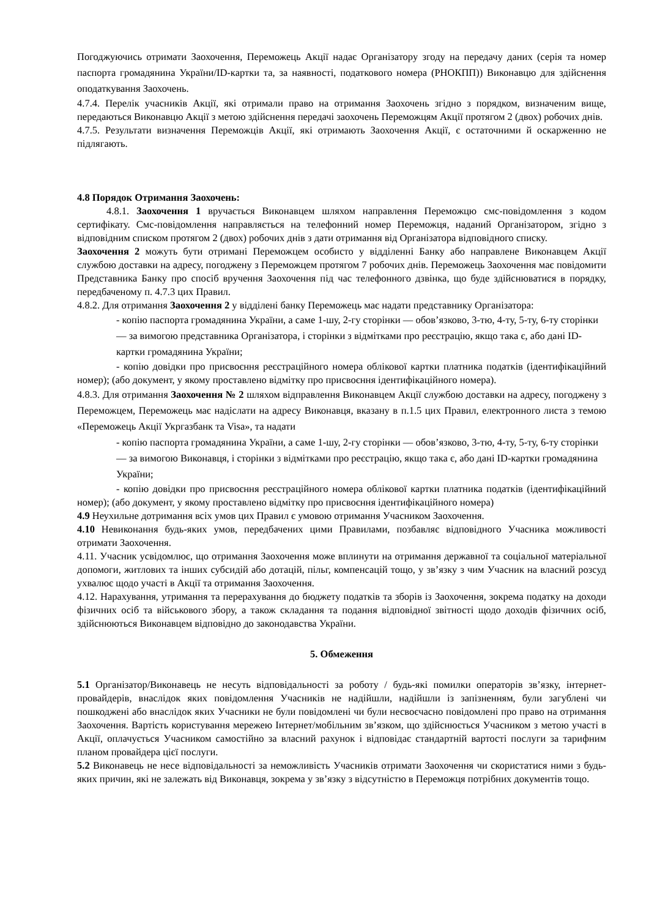Погоджуючись отримати Заохочення, Переможець Акції надає Організатору згоду на передачу даних (серія та номер паспорта громадянина України/ID-картки та, за наявності, податкового номера (РНОКПП)) Виконавцю для здійснення оподаткування Заохочень.
4.7.4. Перелік учасників Акції, які отримали право на отримання Заохочень згідно з порядком, визначеним вище, передаються Виконавцю Акції з метою здійснення передачі заохочень Переможцям Акції протягом 2 (двох) робочих днів.
4.7.5. Результати визначення Переможців Акції, які отримають Заохочення Акції, є остаточними й оскарженню не підлягають.
4.8 Порядок Отримання Заохочень:
4.8.1. Заохочення 1 вручається Виконавцем шляхом направлення Переможцю смс-повідомлення з кодом сертифікату. Смс-повідомлення направляється на телефонний номер Переможця, наданий Організатором, згідно з відповідним списком протягом 2 (двох) робочих днів з дати отримання від Організатора відповідного списку.
Заохочення 2 можуть бути отримані Переможцем особисто у відділенні Банку або направлене Виконавцем Акції службою доставки на адресу, погоджену з Переможцем протягом 7 робочих днів. Переможець Заохочення має повідомити Представника Банку про спосіб вручення Заохочення під час телефонного дзвінка, що буде здійснюватися в порядку, передбаченому п. 4.7.3 цих Правил.
4.8.2. Для отримання Заохочення 2 у відділені банку Переможець має надати представнику Організатора:
- копію паспорта громадянина України, а саме 1-шу, 2-гу сторінки — обов’язково, 3-тю, 4-ту, 5-ту, 6-ту сторінки — за вимогою представника Організатора, і сторінки з відмітками про реєстрацію, якщо така є, або дані ID-картки громадянина України;
- копію довідки про присвоєння реєстраційного номера облікової картки платника податків (ідентифікаційний номер); (або документ, у якому проставлено відмітку про присвоєння ідентифікаційного номера).
4.8.3. Для отримання Заохочення № 2 шляхом відправлення Виконавцем Акції службою доставки на адресу, погоджену з Переможцем, Переможець має надіслати на адресу Виконавця, вказану в п.1.5 цих Правил, електронного листа з темою «Переможець Акції Укргазбанк та Visa», та надати
- копію паспорта громадянина України, а саме 1-шу, 2-гу сторінки — обов’язково, 3-тю, 4-ту, 5-ту, 6-ту сторінки — за вимогою Виконавця, і сторінки з відмітками про реєстрацію, якщо така є, або дані ID-картки громадянина України;
- копію довідки про присвоєння реєстраційного номера облікової картки платника податків (ідентифікаційний номер); (або документ, у якому проставлено відмітку про присвоєння ідентифікаційного номера)
4.9 Неухильне дотримання всіх умов цих Правил є умовою отримання Учасником Заохочення.
4.10 Невиконання будь-яких умов, передбачених цими Правилами, позбавляє відповідного Учасника можливості отримати Заохочення.
4.11. Учасник усвідомлює, що отримання Заохочення може вплинути на отримання державної та соціальної матеріальної допомоги, житлових та інших субсидій або дотацій, пільг, компенсацій тощо, у зв’язку з чим Учасник на власний розсуд ухвалює щодо участі в Акції та отримання Заохочення.
4.12. Нарахування, утримання та перерахування до бюджету податків та зборів із Заохочення, зокрема податку на доходи фізичних осіб та військового збору, а також складання та подання відповідної звітності щодо доходів фізичних осіб, здійснюються Виконавцем відповідно до законодавства України.
5. Обмеження
5.1 Організатор/Виконавець не несуть відповідальності за роботу / будь-які помилки операторів зв’язку, інтернет-провайдерів, внаслідок яких повідомлення Учасників не надійшли, надійшли із запізненням, були загублені чи пошкоджені або внаслідок яких Учасники не були повідомлені чи були несвоєчасно повідомлені про право на отримання Заохочення. Вартість користування мережею Інтернет/мобільним зв’язком, що здійснюється Учасником з метою участі в Акції, оплачується Учасником самостійно за власний рахунок і відповідає стандартній вартості послуги за тарифним планом провайдера цієї послуги.
5.2 Виконавець не несе відповідальності за неможливість Учасників отримати Заохочення чи скористатися ними з будь-яких причин, які не залежать від Виконавця, зокрема у зв’язку з відсутністю в Переможця потрібних документів тощо.